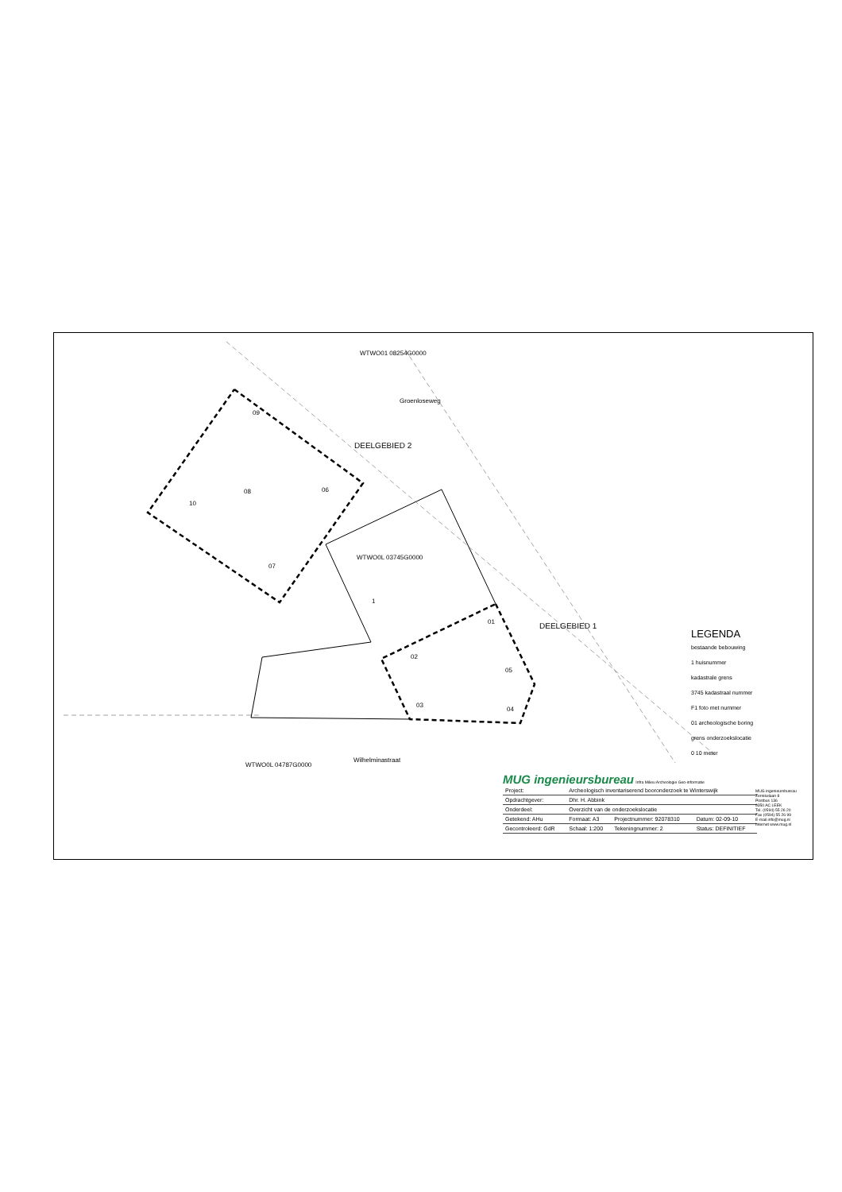WTWO01 08254G0000
Groenloseweg
DEELGEBIED 2
WTWO0L 03745G0000
1
DEELGEBIED 1
WTWO0L 04787G0000
Wilhelminastraat
09
08 06
10
07
01
02
05
03
04
LEGENDA
bestaande bebouwing
1 huisnummer
kadastrale grens
3745 kadastraal nummer
F1 foto met nummer
01 archeologische boring
grens onderzoekslocatie
0 10 meter
MUG ingenieursbureau Infra Milieu Archeologie Geo-informatie
| Project: | Archeologisch inventariserend booronderzoek te Winterswijk | | |
| Opdrachtgever: | Dhr. H. Abbink | | |
| Onderdeel: | Overzicht van de onderzoekslocatie | | |
| Getekend: AHu | Formaat: A3 | Projectnummer: 92078310 | Datum: 02-09-10 |
| Gecontroleerd: GdR | Schaal: 1:200 | Tekeningnummer: 2 | Status: DEFINITIEF |
MUG ingenieursbureau
Zernikelaan 8
Postbus 136
9350 AC LEEK
Tel. (0594) 55 26 20
Fax (0594) 55 26 99
E-mail info@mug.nl
Internet www.mug.nl